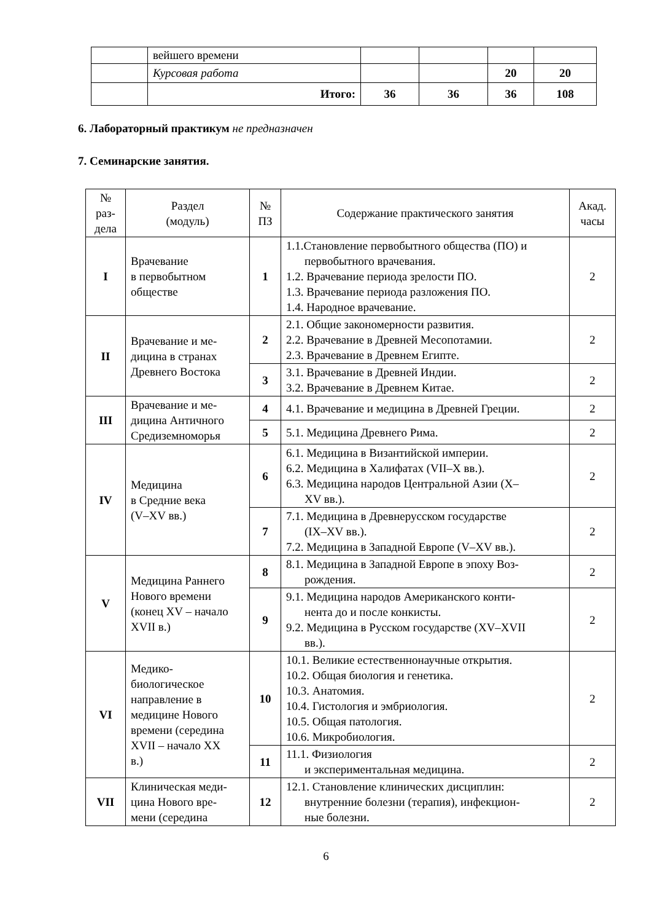| | вейшего времени | | | | |
| | Курсовая работа | | | 20 | 20 |
| | Итого: | 36 | 36 | 36 | 108 |
6. Лабораторный практикум не предназначен
7. Семинарские занятия.
| № раз- дела | Раздел (модуль) | № ПЗ | Содержание практического занятия | Акад. часы |
| --- | --- | --- | --- | --- |
| I | Врачевание в первобытном обществе | 1 | 1.1.Становление первобытного общества (ПО) и первобытного врачевания. 1.2. Врачевание периода зрелости ПО. 1.3. Врачевание периода разложения ПО. 1.4. Народное врачевание. | 2 |
| II | Врачевание и ме- дицина в странах Древнего Востока | 2 | 2.1. Общие закономерности развития. 2.2. Врачевание в Древней Месопотамии. 2.3. Врачевание в Древнем Египте. | 2 |
| | | 3 | 3.1. Врачевание в Древней Индии. 3.2. Врачевание в Древнем Китае. | 2 |
| III | Врачевание и ме- дицина Античного Средиземноморья | 4 | 4.1. Врачевание и медицина в Древней Греции. | 2 |
| | | 5 | 5.1. Медицина Древнего Рима. | 2 |
| IV | Медицина в Средние века (V–XV вв.) | 6 | 6.1. Медицина в Византийской империи. 6.2. Медицина в Халифатах (VII–X вв.). 6.3. Медицина народов Центральной Азии (X– XV вв.). | 2 |
| | | 7 | 7.1. Медицина в Древнерусском государстве (IX–XV вв.). 7.2. Медицина в Западной Европе (V–XV вв.). | 2 |
| V | Медицина Раннего Нового времени (конец XV – начало XVII в.) | 8 | 8.1. Медицина в Западной Европе в эпоху Воз- рождения. | 2 |
| | | 9 | 9.1. Медицина народов Американского конти- нента до и после конкисты. 9.2. Медицина в Русском государстве (XV–XVII вв.). | 2 |
| VI | Медико- биологическое направление в медицине Нового времени (середина XVII – начало XX в.) | 10 | 10.1. Великие естественнонаучные открытия. 10.2. Общая биология и генетика. 10.3. Анатомия. 10.4. Гистология и эмбриология. 10.5. Общая патология. 10.6. Микробиология. | 2 |
| | | 11 | 11.1. Физиология и экспериментальная медицина. | 2 |
| VII | Клиническая меди- цина Нового вре- мени (середина | 12 | 12.1. Становление клинических дисциплин: внутренние болезни (терапия), инфекцион- ные болезни. | 2 |
6